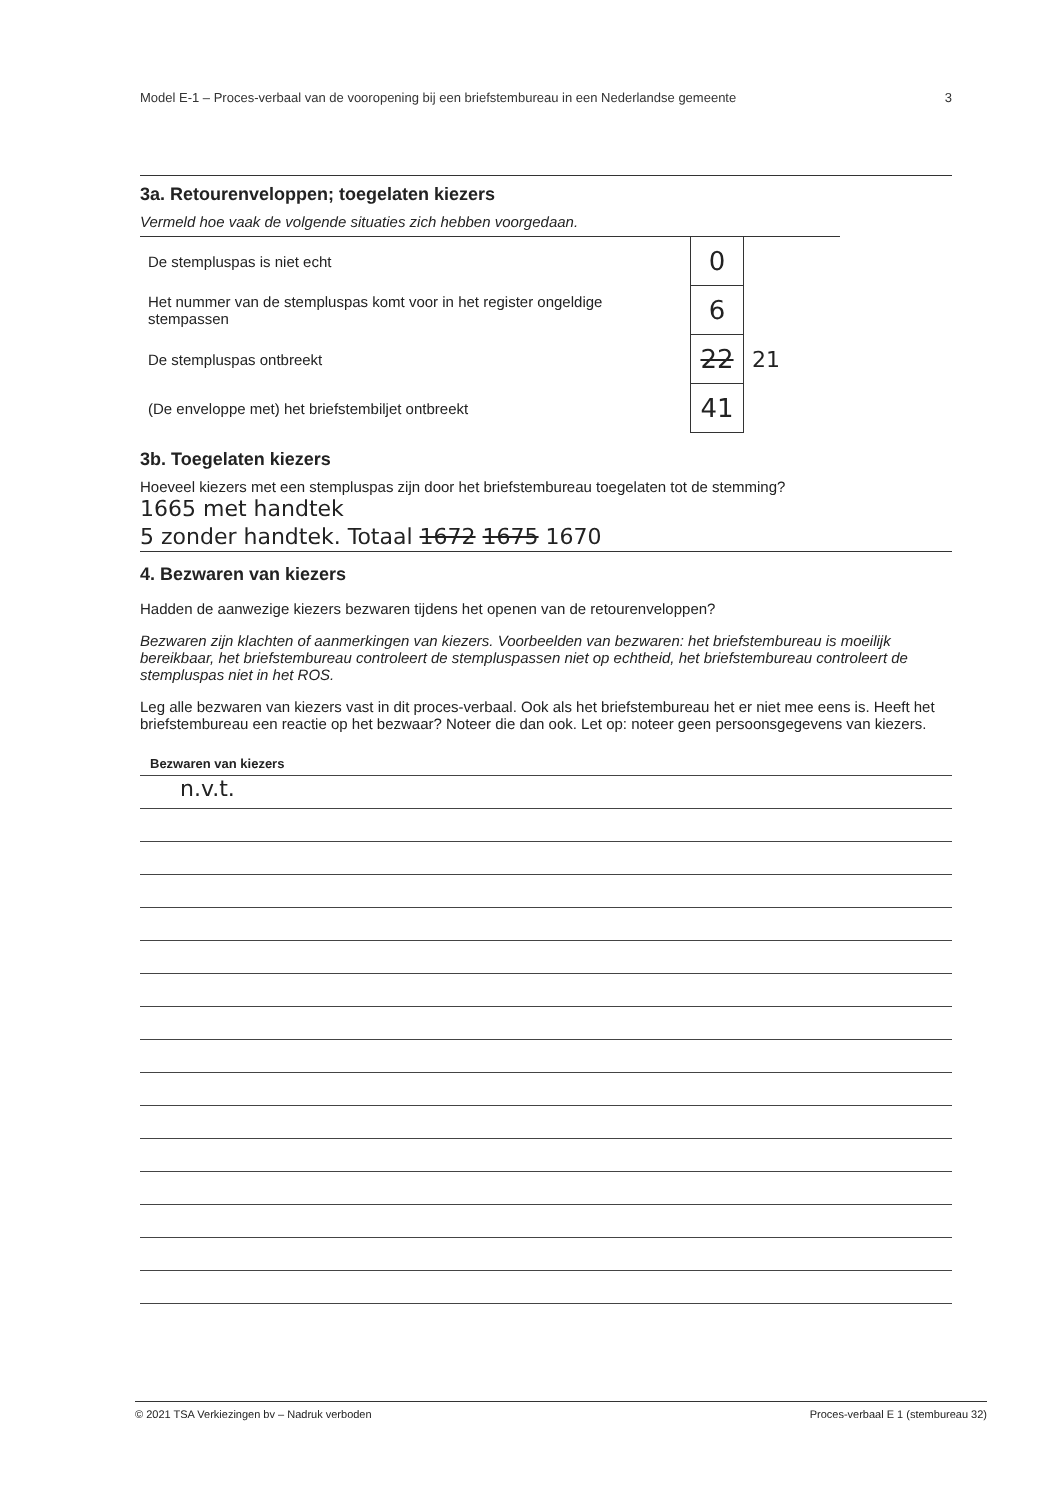Model E-1 – Proces-verbaal van de vooropening bij een briefstembureau in een Nederlandse gemeente 3
3a. Retourenveloppen; toegelaten kiezers
Vermeld hoe vaak de volgende situaties zich hebben voorgedaan.
| De stempluspas is niet echt | 0 | |
| Het nummer van de stempluspas komt voor in het register ongeldige stempassen | 6 | |
| De stempluspas ontbreekt | 22 | 21 |
| (De enveloppe met) het briefstembiljet ontbreekt | 41 | |
3b. Toegelaten kiezers
Hoeveel kiezers met een stempluspas zijn door het briefstembureau toegelaten tot de stemming?
1665 met handtek
5 zonder handtek. Totaal 1672 1675 1670
4. Bezwaren van kiezers
Hadden de aanwezige kiezers bezwaren tijdens het openen van de retourenveloppen?
Bezwaren zijn klachten of aanmerkingen van kiezers. Voorbeelden van bezwaren: het briefstembureau is moeilijk bereikbaar, het briefstembureau controleert de stempluspassen niet op echtheid, het briefstembureau controleert de stempluspas niet in het ROS.
Leg alle bezwaren van kiezers vast in dit proces-verbaal. Ook als het briefstembureau het er niet mee eens is. Heeft het briefstembureau een reactie op het bezwaar? Noteer die dan ook. Let op: noteer geen persoonsgegevens van kiezers.
Bezwaren van kiezers
n.v.t.
© 2021 TSA Verkiezingen bv – Nadruk verboden Proces-verbaal E 1 (stembureau 32)